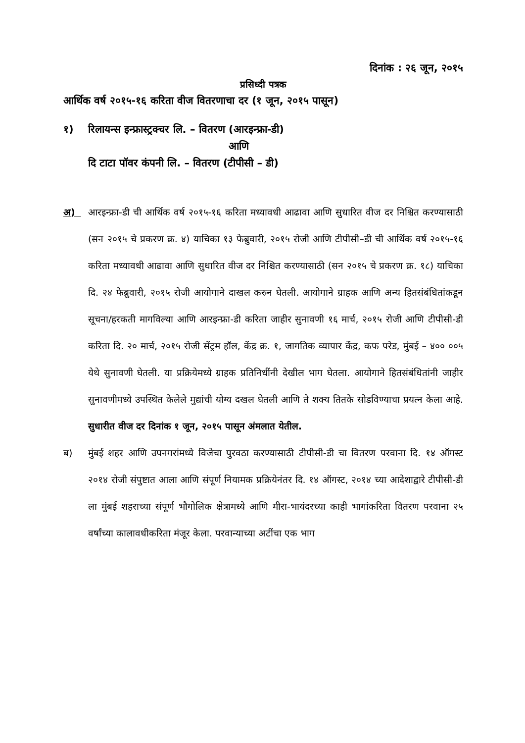दिनांक : २६ जून, २०१५
प्रसिध्दी पत्रक
आर्थिक वर्ष २०१५-१६ करिता वीज वितरणाचा दर (१ जून, २०१५ पासून)
१) रिलायन्स इन्फ्रास्ट्रक्चर लि. – वितरण (आरइन्फ्रा-डी)
आणि
दि टाटा पॉवर कंपनी लि. – वितरण (टीपीसी – डी)
अ) आरइन्फ्रा-डी ची आर्थिक वर्ष २०१५-१६ करिता मध्यावधी आढावा आणि सुधारित वीज दर निश्चित करण्यासाठी (सन २०१५ चे प्रकरण क्र. ४) याचिका १३ फेब्रुवारी, २०१५ रोजी आणि टीपीसी–डी ची आर्थिक वर्ष २०१५-१६ करिता मध्यावधी आढावा आणि सुधारित वीज दर निश्चित करण्यासाठी (सन २०१५ चे प्रकरण क्र. १८) याचिका दि. २४ फेब्रुवारी, २०१५ रोजी आयोगाने दाखल करुन घेतली. आयोगाने ग्राहक आणि अन्य हितसंबंधितांकडून सूचना/हरकती मागविल्या आणि आरइन्फ्रा-डी करिता जाहीर सुनावणी १६ मार्च, २०१५ रोजी आणि टीपीसी-डी करिता दि. २० मार्च, २०१५ रोजी सेंट्रम हॉल, केंद्र क्र. १, जागतिक व्यापार केंद्र, कफ परेड, मुंबई – ४०० ००५ येथे सुनावणी घेतली. या प्रक्रियेमध्ये ग्राहक प्रतिनिधींनी देखील भाग घेतला. आयोगाने हितसंबंधितांनी जाहीर सुनावणीमध्ये उपस्थित केलेले मुद्यांची योग्य दखल घेतली आणि ते शक्य तितके सोडविण्याचा प्रयत्न केला आहे. सुधारीत वीज दर दिनांक १ जून, २०१५ पासून अंमलात येतील.
ब) मुंबई शहर आणि उपनगरांमध्ये विजेचा पुरवठा करण्यासाठी टीपीसी-डी चा वितरण परवाना दि. १४ ऑगस्ट २०१४ रोजी संपुष्टात आला आणि संपूर्ण नियामक प्रक्रियेनंतर दि. १४ ऑगस्ट, २०१४ च्या आदेशाद्वारे टीपीसी-डी ला मुंबई शहराच्या संपूर्ण भौगोलिक क्षेत्रामध्ये आणि मीरा-भायंदरच्या काही भागांकरिता वितरण परवाना २५ वर्षांच्या कालावधीकरिता मंजूर केला. परवान्याच्या अटींचा एक भाग